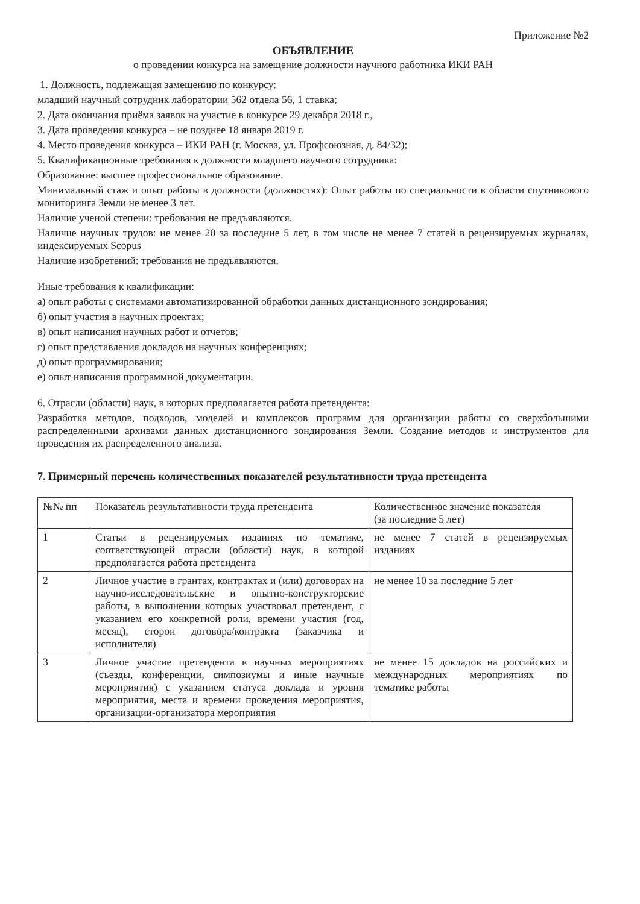Приложение №2
ОБЪЯВЛЕНИЕ
о проведении конкурса на замещение должности научного работника ИКИ РАН
1. Должность, подлежащая замещению по конкурсу:
младший научный сотрудник лаборатории 562 отдела 56, 1 ставка;
2. Дата окончания приёма заявок на участие в конкурсе 29 декабря 2018 г.,
3. Дата проведения конкурса – не позднее 18 января 2019 г.
4. Место проведения конкурса – ИКИ РАН (г. Москва, ул. Профсоюзная, д. 84/32);
5. Квалификационные требования к должности младшего научного сотрудника:
Образование: высшее профессиональное образование.
Минимальный стаж и опыт работы в должности (должностях): Опыт работы по специальности в области спутникового мониторинга Земли не менее 3 лет.
Наличие ученой степени: требования не предъявляются.
Наличие научных трудов: не менее 20 за последние 5 лет, в том числе не менее 7 статей в рецензируемых журналах, индексируемых Scopus
Наличие изобретений: требования не предъявляются.
Иные требования к квалификации:
а) опыт работы с системами автоматизированной обработки данных дистанционного зондирования;
б) опыт участия в научных проектах;
в) опыт написания научных работ и отчетов;
г) опыт представления докладов на научных конференциях;
д) опыт программирования;
е) опыт написания программной документации.
6. Отрасли (области) наук, в которых предполагается работа претендента:
Разработка методов, подходов, моделей и комплексов программ для организации работы со сверхбольшими распределенными архивами данных дистанционного зондирования Земли. Создание методов и инструментов для проведения их распределенного анализа.
7. Примерный перечень количественных показателей результативности труда претендента
| №№ пп | Показатель результативности труда претендента | Количественное значение показателя (за последние 5 лет) |
| 1 | Статьи в рецензируемых изданиях по тематике, соответствующей отрасли (области) наук, в которой предполагается работа претендента | не менее 7 статей в рецензируемых изданиях |
| 2 | Личное участие в грантах, контрактах и (или) договорах на научно-исследовательские и опытно-конструкторские работы, в выполнении которых участвовал претендент, с указанием его конкретной роли, времени участия (год, месяц), сторон договора/контракта (заказчика и исполнителя) | не менее 10 за последние 5 лет |
| 3 | Личное участие претендента в научных мероприятиях (съезды, конференции, симпозиумы и иные научные мероприятия) с указанием статуса доклада и уровня мероприятия, места и времени проведения мероприятия, организации-организатора мероприятия | не менее 15 докладов на российских и международных мероприятиях по тематике работы |